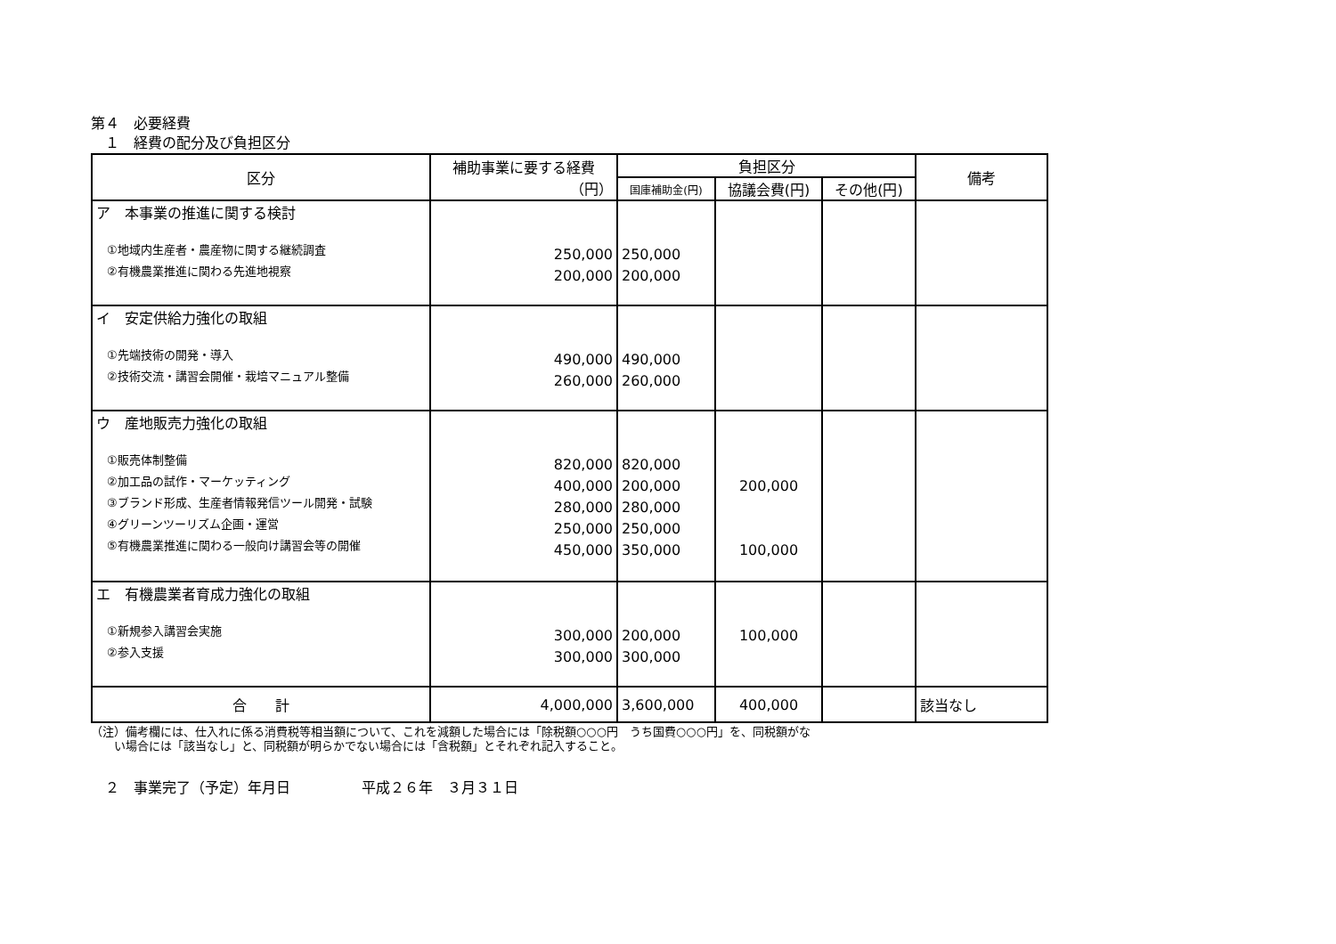第４　必要経費
　１　経費の配分及び負担区分
| 区分 | 補助事業に要する経費 （円） | 負担区分 | | | 備考 |
| --- | --- | --- | --- | --- | --- |
| | | 国庫補助金(円) | 協議会費(円) | その他(円) | |
| ア 本事業の推進に関する検討 ①地域内生産者・農産物に関する継続調査 ②有機農業推進に関わる先進地視察 | 250,000 200,000 | 250,000 200,000 | | | |
| イ 安定供給力強化の取組 ①先端技術の開発・導入 ②技術交流・講習会開催・栽培マニュアル整備 | 490,000 260,000 | 490,000 260,000 | | | |
| ウ 産地販売力強化の取組 ①販売体制整備 ②加工品の試作・マーケッティング ③ブランド形成、生産者情報発信ツール開発・試験 ④グリーンツーリズム企画・運営 ⑤有機農業推進に関わる一般向け講習会等の開催 | 820,000 400,000 280,000 250,000 450,000 | 820,000 200,000 280,000 250,000 350,000 | 200,000 100,000 | | |
| エ 有機農業者育成力強化の取組 ①新規参入講習会実施 ②参入支援 | 300,000 300,000 | 200,000 300,000 | 100,000 | | |
| 合 計 | 4,000,000 | 3,600,000 | 400,000 | | 該当なし |
（注）備考欄には、仕入れに係る消費税等相当額について、これを減額した場合には「除税額○○○円　うち国費○○○円」を、同税額がな
　　い場合には「該当なし」と、同税額が明らかでない場合には「含税額」とそれぞれ記入すること。
　２　事業完了（予定）年月日　　　　　平成２６年　３月３１日